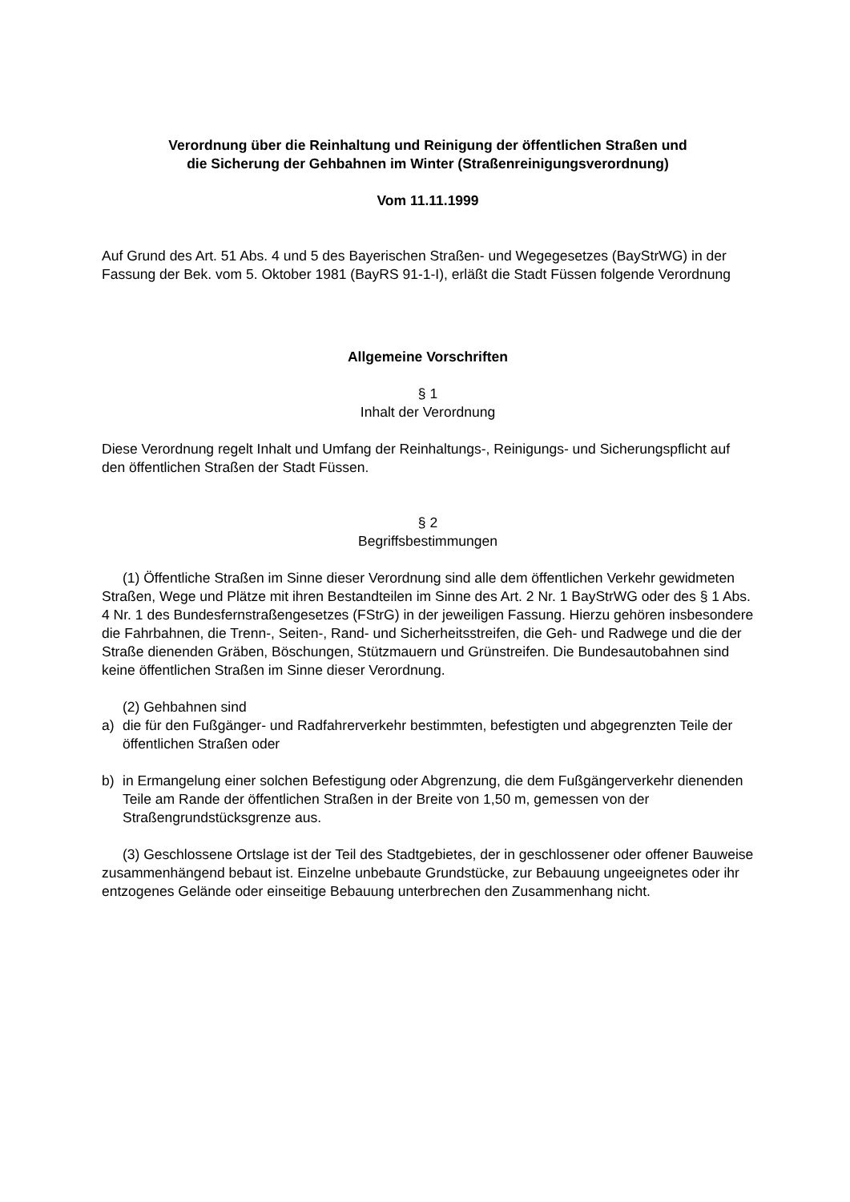Verordnung über die Reinhaltung und Reinigung der öffentlichen Straßen und
die Sicherung der Gehbahnen im Winter (Straßenreinigungsverordnung)
Vom 11.11.1999
Auf Grund des Art. 51 Abs. 4 und 5 des Bayerischen Straßen- und Wegegesetzes (BayStrWG) in der Fassung der Bek. vom 5. Oktober 1981 (BayRS 91-1-I), erläßt die Stadt Füssen folgende Verordnung
Allgemeine Vorschriften
§ 1
Inhalt der Verordnung
Diese Verordnung regelt Inhalt und Umfang der Reinhaltungs-, Reinigungs- und Sicherungspflicht auf den öffentlichen Straßen der Stadt Füssen.
§ 2
Begriffsbestimmungen
(1) Öffentliche Straßen im Sinne dieser Verordnung sind alle dem öffentlichen Verkehr gewidmeten Straßen, Wege und Plätze mit ihren Bestandteilen im Sinne des Art. 2 Nr. 1 BayStrWG oder des § 1 Abs. 4 Nr. 1 des Bundesfernstraßengesetzes (FStrG) in der jeweiligen Fassung. Hierzu gehören insbesondere die Fahrbahnen, die Trenn-, Seiten-, Rand- und Sicherheitsstreifen, die Geh- und Radwege und die der Straße dienenden Gräben, Böschungen, Stützmauern und Grünstreifen. Die Bundesautobahnen sind keine öffentlichen Straßen im Sinne dieser Verordnung.
(2) Gehbahnen sind
a) die für den Fußgänger- und Radfahrerverkehr bestimmten, befestigten und abgegrenzten Teile der öffentlichen Straßen oder
b) in Ermangelung einer solchen Befestigung oder Abgrenzung, die dem Fußgängerverkehr dienenden Teile am Rande der öffentlichen Straßen in der Breite von 1,50 m, gemessen von der Straßengrundstücksgrenze aus.
(3) Geschlossene Ortslage ist der Teil des Stadtgebietes, der in geschlossener oder offener Bauweise zusammenhängend bebaut ist. Einzelne unbebaute Grundstücke, zur Bebauung ungeeignetes oder ihr entzogenes Gelände oder einseitige Bebauung unterbrechen den Zusammenhang nicht.